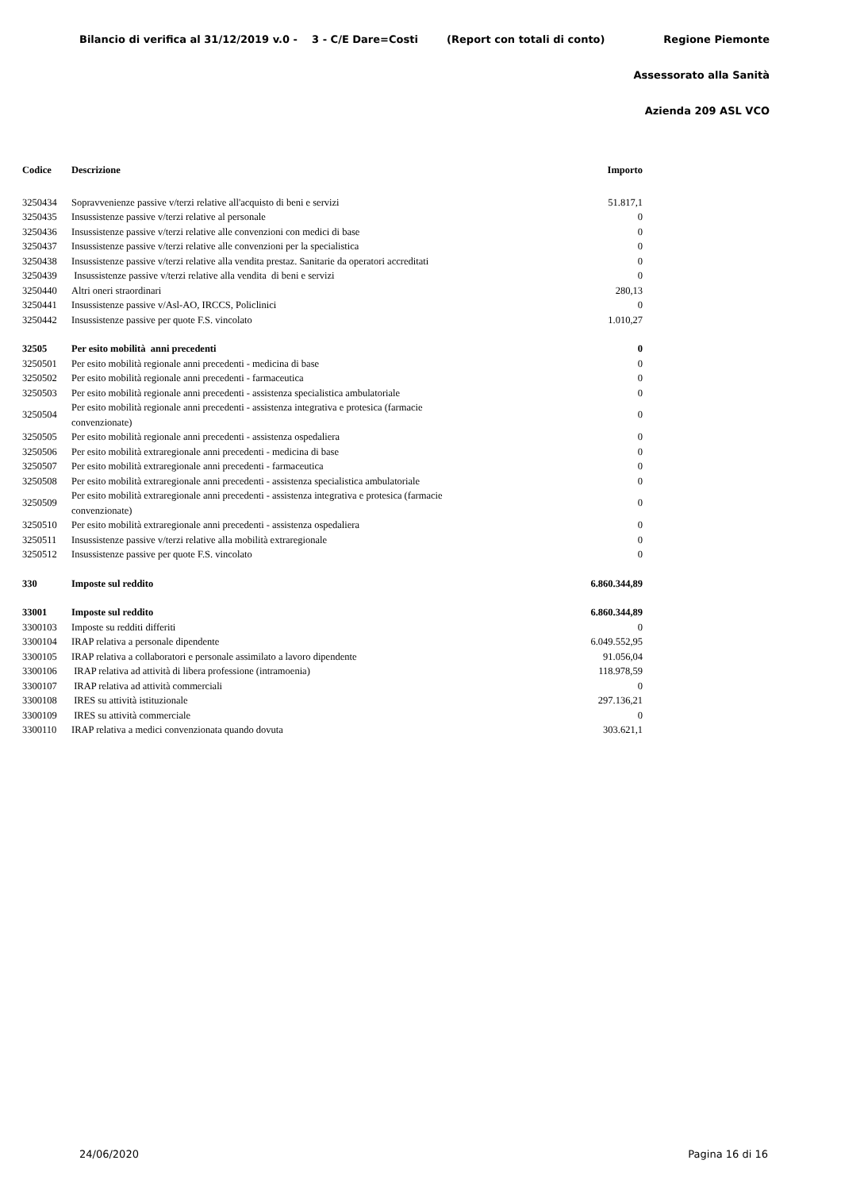Bilancio di verifica al 31/12/2019 v.0 - 3 - C/E Dare=Costi (Report con totali di conto) Regione Piemonte
Assessorato alla Sanità
Azienda 209 ASL VCO
| Codice | Descrizione | Importo |
| --- | --- | --- |
| 3250434 | Sopravvenienze passive v/terzi relative all'acquisto di beni e servizi | 51.817,1 |
| 3250435 | Insussistenze passive v/terzi relative al personale | 0 |
| 3250436 | Insussistenze passive v/terzi relative alle convenzioni con medici di base | 0 |
| 3250437 | Insussistenze passive v/terzi relative alle convenzioni per la specialistica | 0 |
| 3250438 | Insussistenze passive v/terzi relative alla vendita prestaz. Sanitarie da operatori accreditati | 0 |
| 3250439 | Insussistenze passive v/terzi relative alla vendita di beni e servizi | 0 |
| 3250440 | Altri oneri straordinari | 280,13 |
| 3250441 | Insussistenze passive v/Asl-AO, IRCCS, Policlinici | 0 |
| 3250442 | Insussistenze passive per quote F.S. vincolato | 1.010,27 |
| 32505 | Per esito mobilità anni precedenti | 0 |
| 3250501 | Per esito mobilità regionale anni precedenti - medicina di base | 0 |
| 3250502 | Per esito mobilità regionale anni precedenti - farmaceutica | 0 |
| 3250503 | Per esito mobilità regionale anni precedenti - assistenza specialistica ambulatoriale | 0 |
| 3250504 | Per esito mobilità regionale anni precedenti - assistenza integrativa e protesica (farmacie convenzionate) | 0 |
| 3250505 | Per esito mobilità regionale anni precedenti - assistenza ospedaliera | 0 |
| 3250506 | Per esito mobilità extraregionale anni precedenti - medicina di base | 0 |
| 3250507 | Per esito mobilità extraregionale anni precedenti - farmaceutica | 0 |
| 3250508 | Per esito mobilità extraregionale anni precedenti - assistenza specialistica ambulatoriale | 0 |
| 3250509 | Per esito mobilità extraregionale anni precedenti - assistenza integrativa e protesica (farmacie convenzionate) | 0 |
| 3250510 | Per esito mobilità extraregionale anni precedenti - assistenza ospedaliera | 0 |
| 3250511 | Insussistenze passive v/terzi relative alla mobilità extraregionale | 0 |
| 3250512 | Insussistenze passive per quote F.S. vincolato | 0 |
| 330 | Imposte sul reddito | 6.860.344,89 |
| 33001 | Imposte sul reddito | 6.860.344,89 |
| 3300103 | Imposte su redditi differiti | 0 |
| 3300104 | IRAP relativa a personale dipendente | 6.049.552,95 |
| 3300105 | IRAP relativa a collaboratori e personale assimilato a lavoro dipendente | 91.056,04 |
| 3300106 | IRAP relativa ad attività di libera professione (intramoenia) | 118.978,59 |
| 3300107 | IRAP relativa ad attività commerciali | 0 |
| 3300108 | IRES su attività istituzionale | 297.136,21 |
| 3300109 | IRES su attività commerciale | 0 |
| 3300110 | IRAP relativa a medici convenzionata quando dovuta | 303.621,1 |
24/06/2020 Pagina 16 di 16